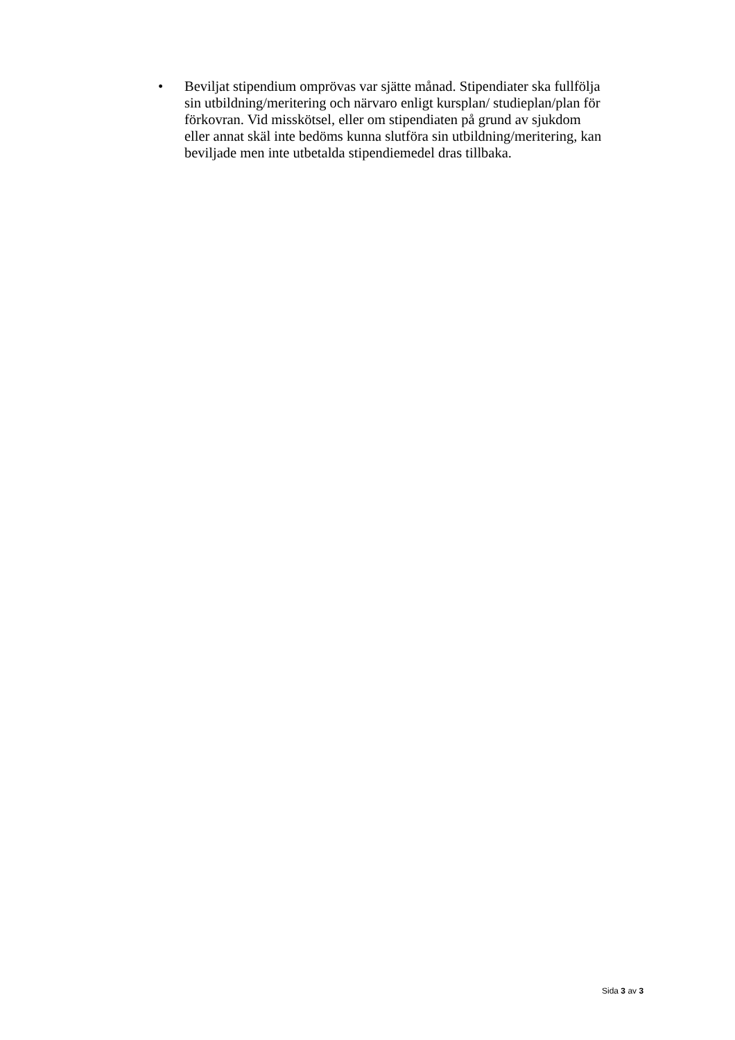• Beviljat stipendium omprövas var sjätte månad. Stipendiater ska fullfölja sin utbildning/meritering och närvaro enligt kursplan/ studieplan/plan för förkovran. Vid misskötsel, eller om stipendiaten på grund av sjukdom eller annat skäl inte bedöms kunna slutföra sin utbildning/meritering, kan beviljade men inte utbetalda stipendiemedel dras tillbaka.
Sida 3 av 3